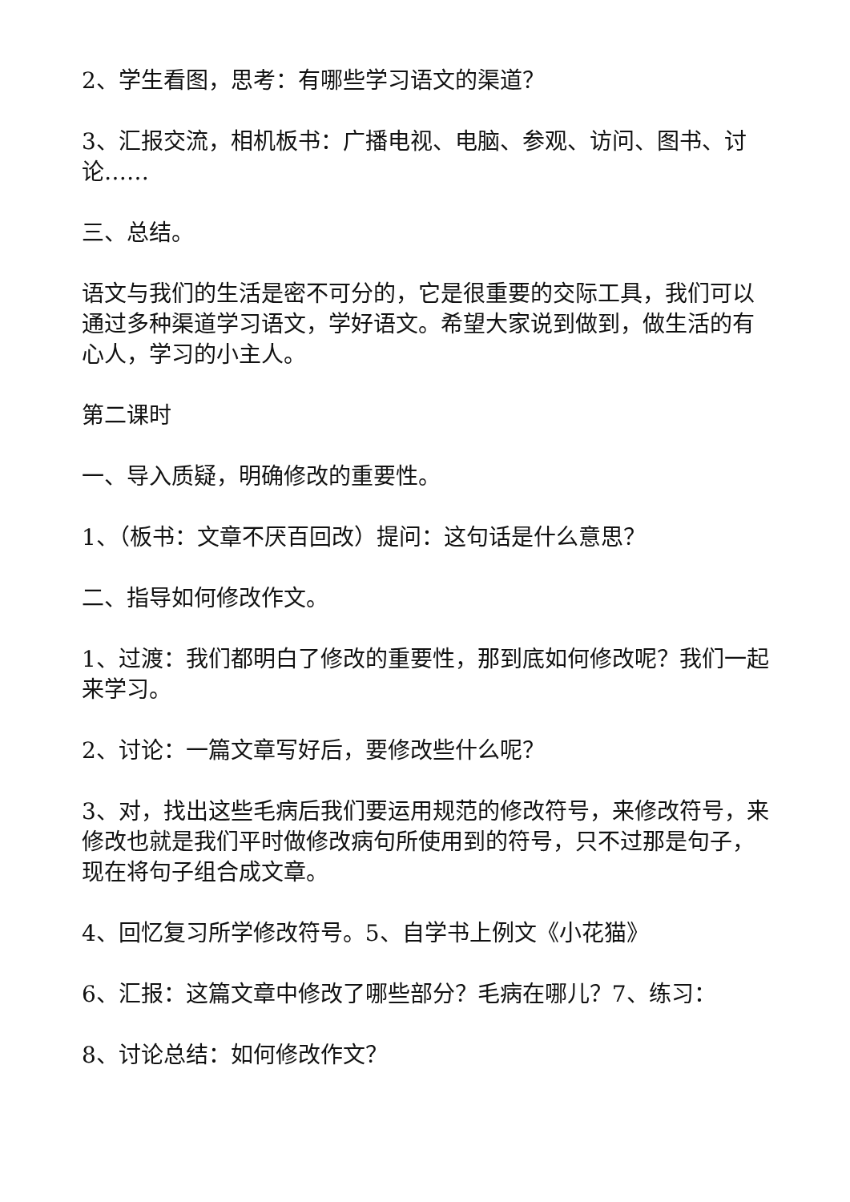2、学生看图，思考：有哪些学习语文的渠道？
3、汇报交流，相机板书：广播电视、电脑、参观、访问、图书、讨论……
三、总结。
语文与我们的生活是密不可分的，它是很重要的交际工具，我们可以通过多种渠道学习语文，学好语文。希望大家说到做到，做生活的有心人，学习的小主人。
第二课时
一、导入质疑，明确修改的重要性。
1、（板书：文章不厌百回改）提问：这句话是什么意思？
二、指导如何修改作文。
1、过渡：我们都明白了修改的重要性，那到底如何修改呢？我们一起来学习。
2、讨论：一篇文章写好后，要修改些什么呢？
3、对，找出这些毛病后我们要运用规范的修改符号，来修改符号，来修改也就是我们平时做修改病句所使用到的符号，只不过那是句子，现在将句子组合成文章。
4、回忆复习所学修改符号。5、自学书上例文《小花猫》
6、汇报：这篇文章中修改了哪些部分？毛病在哪儿？7、练习：
8、讨论总结：如何修改作文？